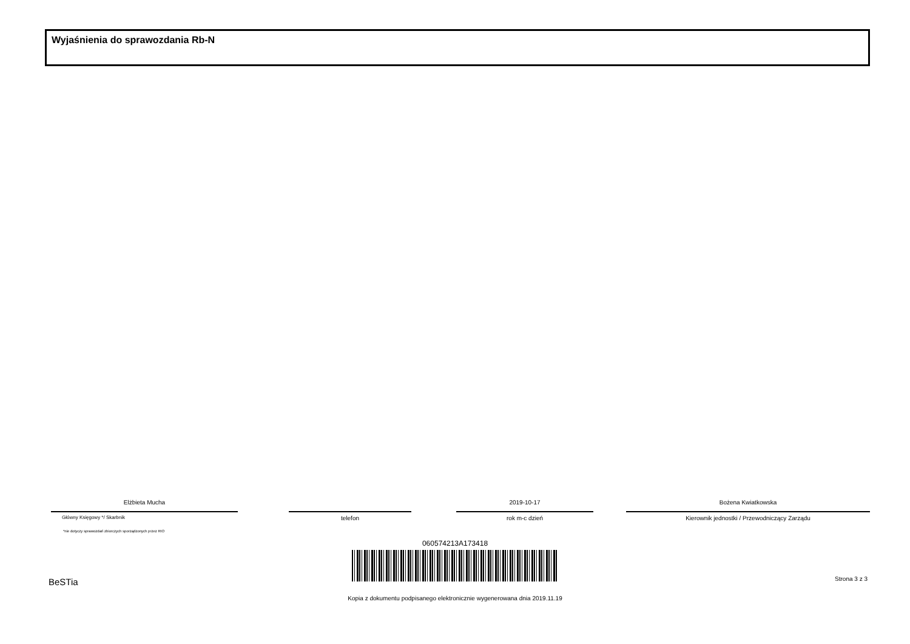Wyjaśnienia do sprawozdania Rb-N
Elżbieta Mucha
Główny Księgowy */ Skarbnik
telefon
2019-10-17
rok m-c dzień
Bożena Kwiatkowska
Kierownik jednostki / Przewodniczący Zarządu
*nie dotyczy sprawozdań zbiorczych sporządzonych przez RIO
060574213A173418
BeSTia Strona 3 z 3
Kopia z dokumentu podpisanego elektronicznie wygenerowana dnia 2019.11.19